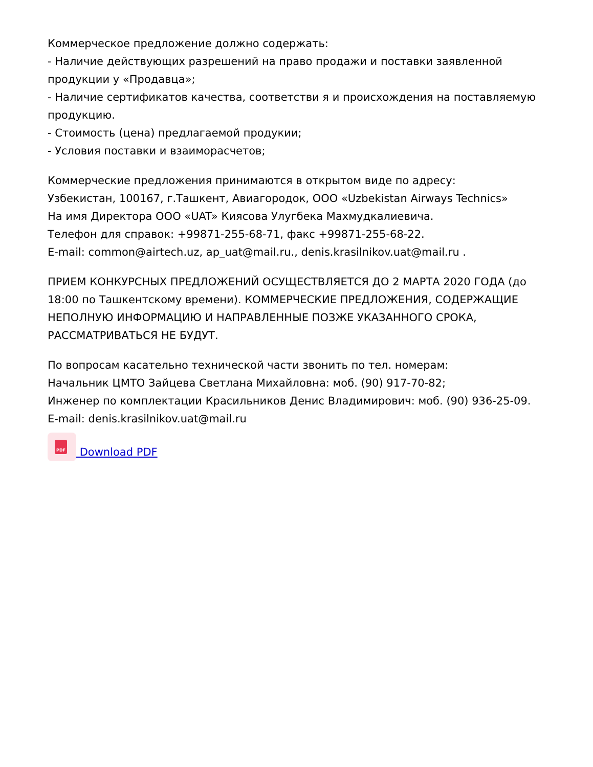Коммерческое предложение должно содержать:
- Наличие действующих разрешений на право продажи и поставки заявленной продукции у «Продавца»;
- Наличие сертификатов качества, соответстви я и происхождения на поставляемую продукцию.
- Стоимость (цена) предлагаемой продукии;
- Условия поставки и взаиморасчетов;
Коммерческие предложения принимаются в открытом виде по адресу:
Узбекистан, 100167, г.Ташкент, Авиагородок, ООО «Uzbekistan Airways Technics»
На имя Директора ООО «UAT» Киясова Улугбека Махмудкалиевича.
Телефон для справок: +99871-255-68-71, факс +99871-255-68-22.
E-mail: common@airtech.uz, ap_uat@mail.ru., denis.krasilnikov.uat@mail.ru .
ПРИЕМ КОНКУРСНЫХ ПРЕДЛОЖЕНИЙ ОСУЩЕСТВЛЯЕТСЯ ДО 2 МАРТА 2020 ГОДА (до 18:00 по Ташкентскому времени). КОММЕРЧЕСКИЕ ПРЕДЛОЖЕНИЯ, СОДЕРЖАЩИЕ НЕПОЛНУЮ ИНФОРМАЦИЮ И НАПРАВЛЕННЫЕ ПОЗЖЕ УКАЗАННОГО СРОКА, РАССМАТРИВАТЬСЯ НЕ БУДУТ.
По вопросам касательно технической части звонить по тел. номерам:
Начальник ЦМТО Зайцева Светлана Михайловна: моб. (90) 917-70-82;
Инженер по комплектации Красильников Денис Владимирович: моб. (90) 936-25-09.
E-mail: denis.krasilnikov.uat@mail.ru
PDF Download PDF